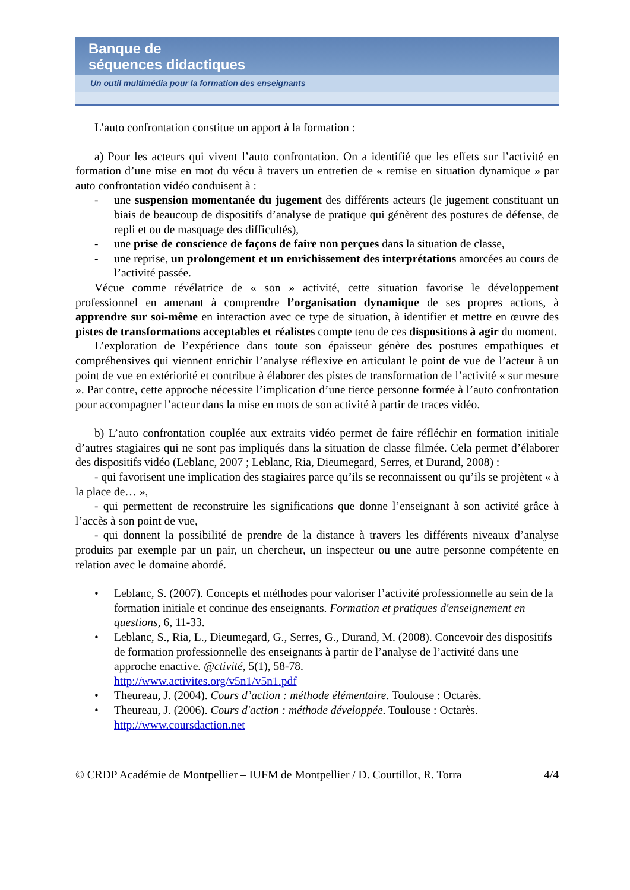Banque de
séquences didactiques
Un outil multimédia pour la formation des enseignants
L’auto confrontation constitue un apport à la formation :
a) Pour les acteurs qui vivent l’auto confrontation. On a identifié que les effets sur l’activité en formation d’une mise en mot du vécu à travers un entretien de « remise en situation dynamique » par auto confrontation vidéo conduisent à :
- une suspension momentanée du jugement des différents acteurs (le jugement constituant un biais de beaucoup de dispositifs d’analyse de pratique qui génèrent des postures de défense, de repli et ou de masquage des difficultés),
- une prise de conscience de façons de faire non perçues dans la situation de classe,
- une reprise, un prolongement et un enrichissement des interprétations amorcées au cours de l’activité passée.
Vécue comme révélatrice de « son » activité, cette situation favorise le développement professionnel en amenant à comprendre l’organisation dynamique de ses propres actions, à apprendre sur soi-même en interaction avec ce type de situation, à identifier et mettre en œuvre des pistes de transformations acceptables et réalistes compte tenu de ces dispositions à agir du moment.
L’exploration de l’expérience dans toute son épaisseur génère des postures empathiques et compréhensives qui viennent enrichir l’analyse réflexive en articulant le point de vue de l’acteur à un point de vue en extériorité et contribue à élaborer des pistes de transformation de l’activité « sur mesure ». Par contre, cette approche nécessite l’implication d’une tierce personne formée à l’auto confrontation pour accompagner l’acteur dans la mise en mots de son activité à partir de traces vidéo.
b) L’auto confrontation couplée aux extraits vidéo permet de faire réfléchir en formation initiale d’autres stagiaires qui ne sont pas impliqués dans la situation de classe filmée. Cela permet d’élaborer des dispositifs vidéo (Leblanc, 2007 ; Leblanc, Ria, Dieumegard, Serres, et Durand, 2008) :
- qui favorisent une implication des stagiaires parce qu’ils se reconnaissent ou qu’ils se projètent « à la place de… »,
- qui permettent de reconstruire les significations que donne l’enseignant à son activité grâce à l’accès à son point de vue,
- qui donnent la possibilité de prendre de la distance à travers les différents niveaux d’analyse produits par exemple par un pair, un chercheur, un inspecteur ou une autre personne compétente en relation avec le domaine abordé.
• Leblanc, S. (2007). Concepts et méthodes pour valoriser l’activité professionnelle au sein de la formation initiale et continue des enseignants. Formation et pratiques d'enseignement en questions, 6, 11-33.
• Leblanc, S., Ria, L., Dieumegard, G., Serres, G., Durand, M. (2008). Concevoir des dispositifs de formation professionnelle des enseignants à partir de l’analyse de l’activité dans une approche enactive. @ctivité, 5(1), 58-78.
http://www.activites.org/v5n1/v5n1.pdf
• Theureau, J. (2004). Cours d’action : méthode élémentaire. Toulouse : Octarès.
• Theureau, J. (2006). Cours d'action : méthode développée. Toulouse : Octarès.
http://www.coursdaction.net
© CRDP Académie de Montpellier – IUFM de Montpellier / D. Courtillot, R. Torra 4/4